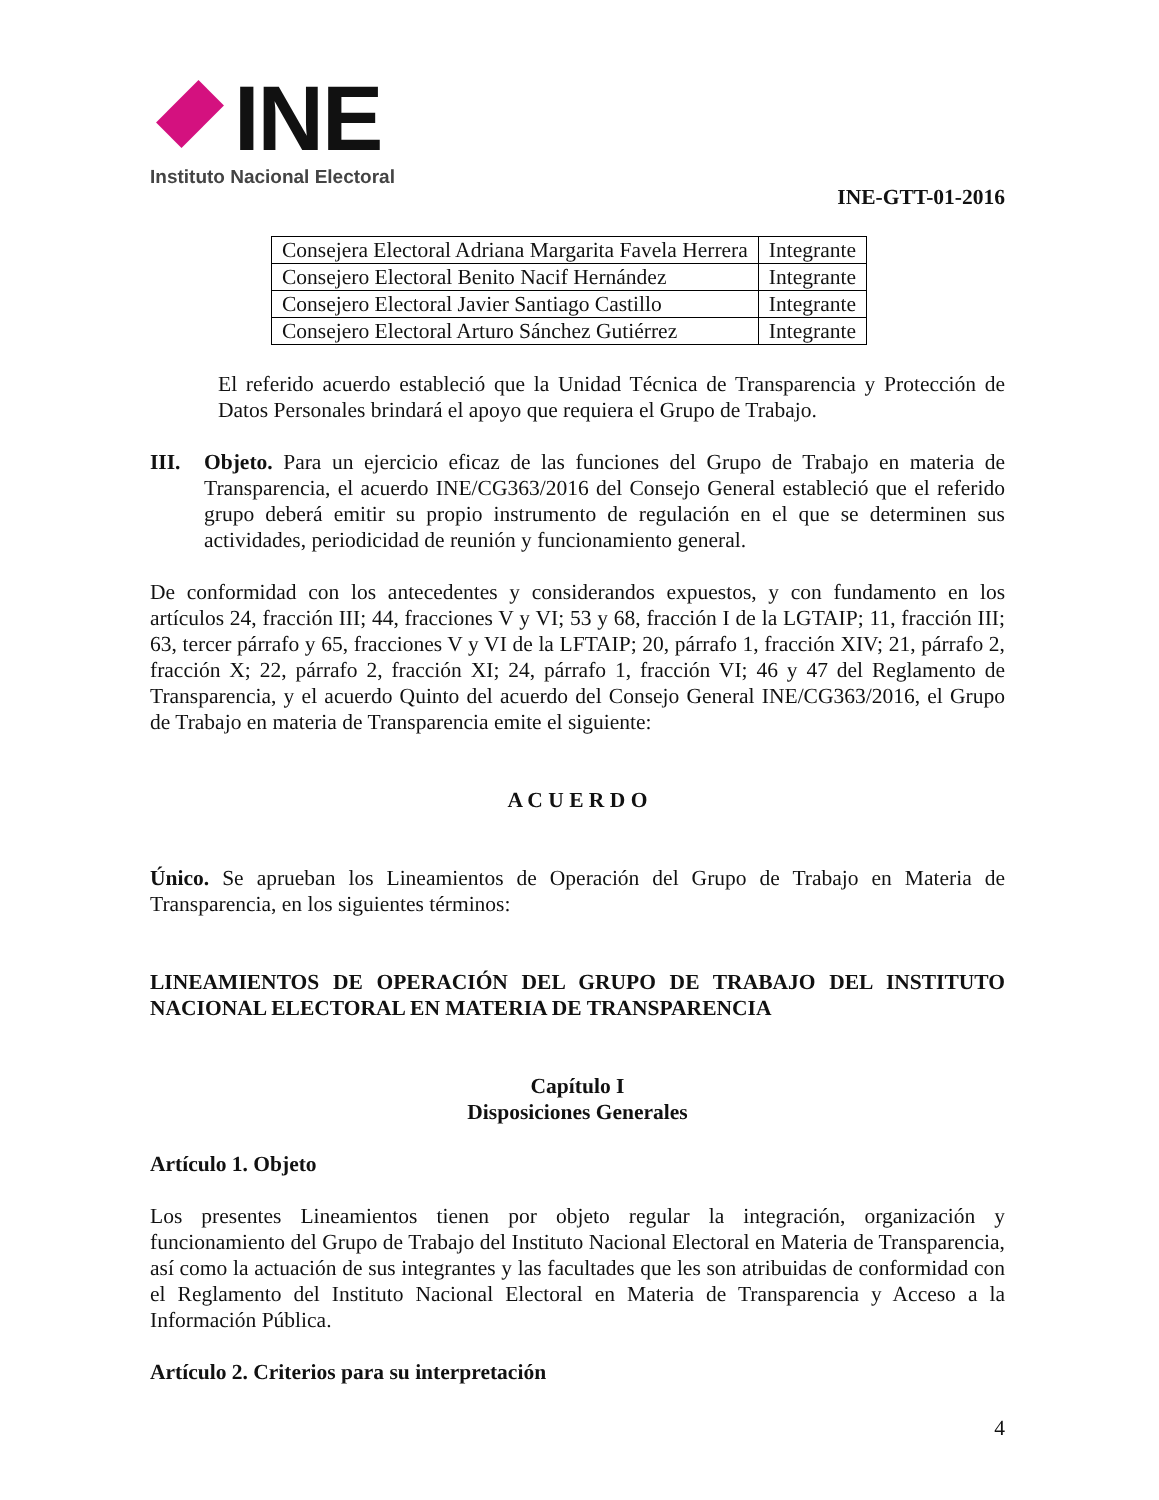INE
Instituto Nacional Electoral
INE-GTT-01-2016
| Consejera Electoral Adriana Margarita Favela Herrera | Integrante |
| Consejero Electoral Benito Nacif Hernández | Integrante |
| Consejero Electoral Javier Santiago Castillo | Integrante |
| Consejero Electoral Arturo Sánchez Gutiérrez | Integrante |
El referido acuerdo estableció que la Unidad Técnica de Transparencia y Protección de Datos Personales brindará el apoyo que requiera el Grupo de Trabajo.
III. Objeto. Para un ejercicio eficaz de las funciones del Grupo de Trabajo en materia de Transparencia, el acuerdo INE/CG363/2016 del Consejo General estableció que el referido grupo deberá emitir su propio instrumento de regulación en el que se determinen sus actividades, periodicidad de reunión y funcionamiento general.
De conformidad con los antecedentes y considerandos expuestos, y con fundamento en los artículos 24, fracción III; 44, fracciones V y VI; 53 y 68, fracción I de la LGTAIP; 11, fracción III; 63, tercer párrafo y 65, fracciones V y VI de la LFTAIP; 20, párrafo 1, fracción XIV; 21, párrafo 2, fracción X; 22, párrafo 2, fracción XI; 24, párrafo 1, fracción VI; 46 y 47 del Reglamento de Transparencia, y el acuerdo Quinto del acuerdo del Consejo General INE/CG363/2016, el Grupo de Trabajo en materia de Transparencia emite el siguiente:
A C U E R D O
Único. Se aprueban los Lineamientos de Operación del Grupo de Trabajo en Materia de Transparencia, en los siguientes términos:
LINEAMIENTOS DE OPERACIÓN DEL GRUPO DE TRABAJO DEL INSTITUTO NACIONAL ELECTORAL EN MATERIA DE TRANSPARENCIA
Capítulo I
Disposiciones Generales
Artículo 1. Objeto
Los presentes Lineamientos tienen por objeto regular la integración, organización y funcionamiento del Grupo de Trabajo del Instituto Nacional Electoral en Materia de Transparencia, así como la actuación de sus integrantes y las facultades que les son atribuidas de conformidad con el Reglamento del Instituto Nacional Electoral en Materia de Transparencia y Acceso a la Información Pública.
Artículo 2. Criterios para su interpretación
4